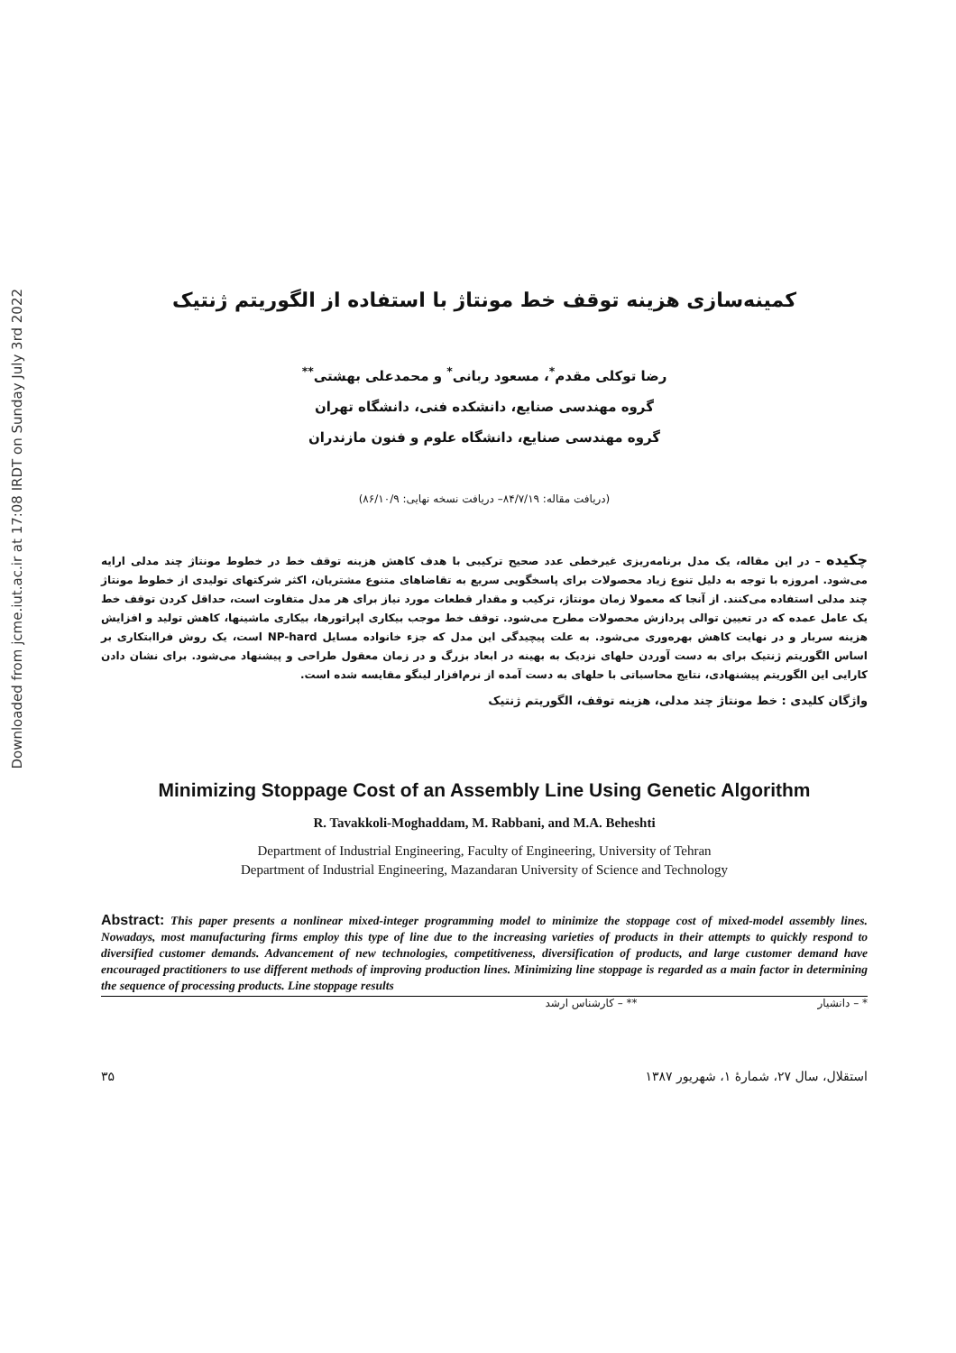Downloaded from jcme.iut.ac.ir at 17:08 IRDT on Sunday July 3rd 2022
کمینه‌سازی هزینه توقف خط مونتاژ با استفاده از الگوریتم ژنتیک
رضا توکلی مقدم<sup>*</sup>، مسعود ربانی<sup>*</sup> و محمدعلی بهشتی<sup>**</sup>
گروه مهندسی صنایع، دانشکده فنی، دانشگاه تهران
گروه مهندسی صنایع، دانشگاه علوم و فنون مازندران
(دریافت مقاله: ۸۴/۷/۱۹– دریافت نسخه نهایی: ۸۶/۱۰/۹)
چکیده – در این مقاله، یک مدل برنامه‌ریزی غیرخطی عدد صحیح ترکیبی با هدف کاهش هزینه توقف خط در خطوط مونتاژ چند مدلی ارایه می‌شود. امروزه با توجه به دلیل تنوع زیاد محصولات برای پاسخگویی سریع به تقاضاهای متنوع مشتریان، اکثر شرکتهای تولیدی از خطوط مونتاژ چند مدلی استفاده می‌کنند. از آنجا که معمولا زمان مونتاژ، ترکیب و مقدار قطعات مورد نیاز برای هر مدل متفاوت است، حداقل کردن توقف خط یک عامل عمده که در تعیین توالی پردازش محصولات مطرح می‌شود. توقف خط موجب بیکاری اپراتورها، بیکاری ماشینها، کاهش تولید و افزایش هزینه سربار و در نهایت کاهش بهره‌وری می‌شود. به علت پیچیدگی این مدل که جزء خانواده مسایل NP-hard است، یک روش فراابتکاری بر اساس الگوریتم ژنتیک برای به دست آوردن حلهای نزدیک به بهینه در ابعاد بزرگ و در زمان معقول طراحی و پیشنهاد می‌شود. برای نشان دادن کارایی این الگوریتم پیشنهادی، نتایج محاسباتی با حلهای به دست آمده از نرم‌افزار لینگو مقایسه شده است.
واژگان کلیدی : خط مونتاژ چند مدلی، هزینه توقف، الگوریتم ژنتیک
Minimizing Stoppage Cost of an Assembly Line Using Genetic Algorithm
R. Tavakkoli-Moghaddam, M. Rabbani, and M.A. Beheshti
Department of Industrial Engineering, Faculty of Engineering, University of Tehran
Department of Industrial Engineering, Mazandaran University of Science and Technology
Abstract: This paper presents a nonlinear mixed-integer programming model to minimize the stoppage cost of mixed-model assembly lines. Nowadays, most manufacturing firms employ this type of line due to the increasing varieties of products in their attempts to quickly respond to diversified customer demands. Advancement of new technologies, competitiveness, diversification of products, and large customer demand have encouraged practitioners to use different methods of improving production lines. Minimizing line stoppage is regarded as a main factor in determining the sequence of processing products. Line stoppage results
* – دانشیار ** – کارشناس ارشد
۳۵ استقلال، سال ۲۷، شمارهٔ ۱، شهریور ۱۳۸۷